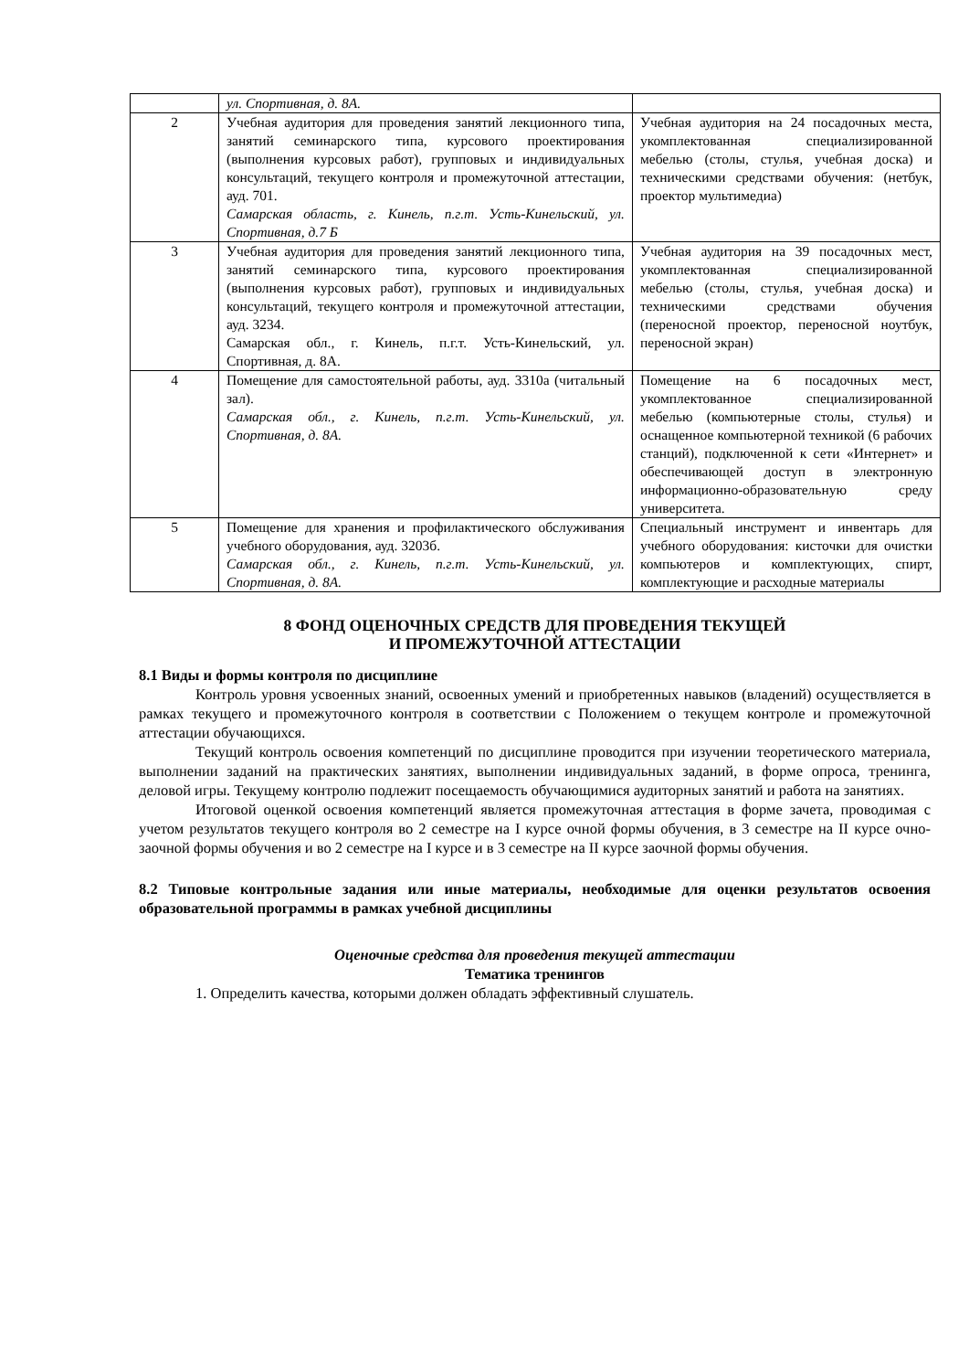| | ул. Спортивная, д. 8А. | |
| 2 | Учебная аудитория для проведения занятий лекционного типа, занятий семинарского типа, курсового проектирования (выполнения курсовых работ), групповых и индивидуальных консультаций, текущего контроля и промежуточной аттестации, ауд. 701. Самарская область, г. Кинель, п.г.т. Усть-Кинельский, ул. Спортивная, д.7 Б | Учебная аудитория на 24 посадочных места, укомплектованная специализированной мебелью (столы, стулья, учебная доска) и техническими средствами обучения: (нетбук, проектор мультимедиа) |
| 3 | Учебная аудитория для проведения занятий лекционного типа, занятий семинарского типа, курсового проектирования (выполнения курсовых работ), групповых и индивидуальных консультаций, текущего контроля и промежуточной аттестации, ауд. 3234. Самарская обл., г. Кинель, п.г.т. Усть-Кинельский, ул. Спортивная, д. 8А. | Учебная аудитория на 39 посадочных мест, укомплектованная специализированной мебелью (столы, стулья, учебная доска) и техническими средствами обучения (переносной проектор, переносной ноутбук, переносной экран) |
| 4 | Помещение для самостоятельной работы, ауд. 3310а (читальный зал). Самарская обл., г. Кинель, п.г.т. Усть-Кинельский, ул. Спортивная, д. 8А. | Помещение на 6 посадочных мест, укомплектованное специализированной мебелью (компьютерные столы, стулья) и оснащенное компьютерной техникой (6 рабочих станций), подключенной к сети «Интернет» и обеспечивающей доступ в электронную информационно-образовательную среду университета. |
| 5 | Помещение для хранения и профилактического обслуживания учебного оборудования, ауд. 3203б. Самарская обл., г. Кинель, п.г.т. Усть-Кинельский, ул. Спортивная, д. 8А. | Специальный инструмент и инвентарь для учебного оборудования: кисточки для очистки компьютеров и комплектующих, спирт, комплектующие и расходные материалы |
8 ФОНД ОЦЕНОЧНЫХ СРЕДСТВ ДЛЯ ПРОВЕДЕНИЯ ТЕКУЩЕЙ
И ПРОМЕЖУТОЧНОЙ АТТЕСТАЦИИ
8.1 Виды и формы контроля по дисциплине
Контроль уровня усвоенных знаний, освоенных умений и приобретенных навыков (владений) осуществляется в рамках текущего и промежуточного контроля в соответствии с Положением о текущем контроле и промежуточной аттестации обучающихся.
Текущий контроль освоения компетенций по дисциплине проводится при изучении теоретического материала, выполнении заданий на практических занятиях, выполнении индивидуальных заданий, в форме опроса, тренинга, деловой игры. Текущему контролю подлежит посещаемость обучающимися аудиторных занятий и работа на занятиях.
Итоговой оценкой освоения компетенций является промежуточная аттестация в форме зачета, проводимая с учетом результатов текущего контроля во 2 семестре на I курсе очной формы обучения, в 3 семестре на II курсе очно-заочной формы обучения и во 2 семестре на I курсе и в 3 семестре на II курсе заочной формы обучения.
8.2 Типовые контрольные задания или иные материалы, необходимые для оценки результатов освоения образовательной программы в рамках учебной дисциплины
Оценочные средства для проведения текущей аттестации
Тематика тренингов
1. Определить качества, которыми должен обладать эффективный слушатель.